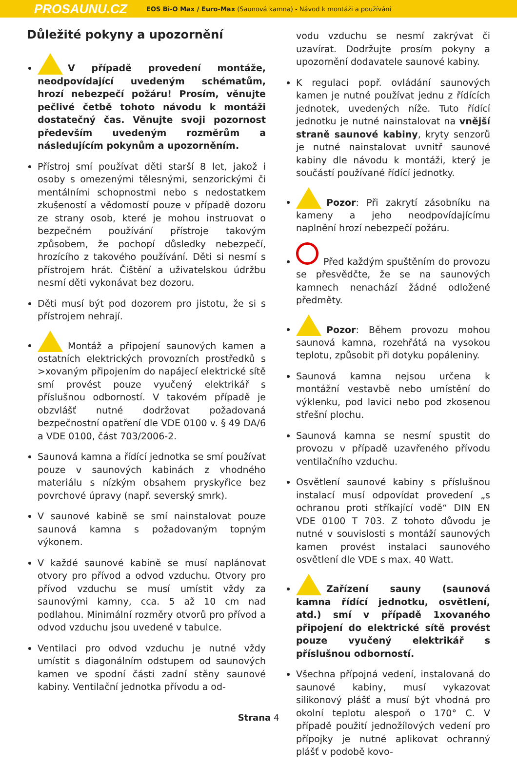PROSAUNU.CZ EOS Bi-O Max / Euro-Max (Saunová kamna) - Návod k montáži a používání
Důležité pokyny a upozornění
V případě provedení montáže, neodpovídající uvedeným schématům, hrozí nebezpečí požáru! Prosím, věnujte pečlivé četbě tohoto návodu k montáži dostatečný čas. Věnujte svoji pozornost především uvedeným rozměrům a následujícím pokynům a upozorněním.
Přístroj smí používat děti starší 8 let, jakož i osoby s omezenými tělesnými, senzorickými či mentálními schopnostmi nebo s nedostatkem zkušeností a vědomostí pouze v případě dozoru ze strany osob, které je mohou instruovat o bezpečném používání přístroje takovým způsobem, že pochopí důsledky nebezpečí, hrozícího z takového používání. Děti si nesmí s přístrojem hrát. Čištění a uživatelskou údržbu nesmí děti vykonávat bez dozoru.
Děti musí být pod dozorem pro jistotu, že si s přístrojem nehrají.
Montáž a připojení saunových kamen a ostatních elektrických provozních prostředků s >xovaným připojením do napájecí elektrické sítě smí provést pouze vyučený elektrikář s příslušnou odborností. V takovém případě je obzvlášť nutné dodržovat požadovaná bezpečnostní opatření dle VDE 0100 v. § 49 DA/6 a VDE 0100, část 703/2006-2.
Saunová kamna a řídící jednotka se smí používat pouze v saunových kabinách z vhodného materiálu s nízkým obsahem pryskyřice bez povrchové úpravy (např. severský smrk).
V saunové kabině se smí nainstalovat pouze saunová kamna s požadovaným topným výkonem.
V každé saunové kabině se musí naplánovat otvory pro přívod a odvod vzduchu. Otvory pro přívod vzduchu se musí umístit vždy za saunovými kamny, cca. 5 až 10 cm nad podlahou. Minimální rozměry otvorů pro přívod a odvod vzduchu jsou uvedené v tabulce.
Ventilaci pro odvod vzduchu je nutné vždy umístit s diagonálním odstupem od saunových kamen ve spodní části zadní stěny saunové kabiny. Ventilační jednotka přívodu a od-
vodu vzduchu se nesmí zakrývat či uzavírat. Dodržujte prosím pokyny a upozornění dodavatele saunové kabiny.
K regulaci popř. ovládání saunových kamen je nutné používat jednu z řídících jednotek, uvedených níže. Tuto řídící jednotku je nutné nainstalovat na vnější straně saunové kabiny, kryty senzorů je nutné nainstalovat uvnitř saunové kabiny dle návodu k montáži, který je součástí používané řídící jednotky.
Pozor: Při zakrytí zásobníku na kameny a jeho neodpovídajícímu naplnění hrozí nebezpečí požáru.
Před každým spuštěním do provozu se přesvědčte, že se na saunových kamnech nenachází žádné odložené předměty.
Pozor: Během provozu mohou saunová kamna, rozehřátá na vysokou teplotu, způsobit při dotyku popáleniny.
Saunová kamna nejsou určena k montážní vestavbě nebo umístění do výklenku, pod lavici nebo pod zkosenou střešní plochu.
Saunová kamna se nesmí spustit do provozu v případě uzavřeného přívodu ventilačního vzduchu.
Osvětlení saunové kabiny s příslušnou instalací musí odpovídat provedení „s ochranou proti stříkající vodě“ DIN EN VDE 0100 T 703. Z tohoto důvodu je nutné v souvislosti s montáží saunových kamen provést instalaci saunového osvětlení dle VDE s max. 40 Watt.
Zařízení sauny (saunová kamna řídící jednotku, osvětlení, atd.) smí v případě 1xovaného připojení do elektrické sítě provést pouze vyučený elektrikář s příslušnou odborností.
Všechna přípojná vedení, instalovaná do saunové kabiny, musí vykazovat silikonový plášť a musí být vhodná pro okolní teplotu alespoň o 170° C. V případě použití jednožílových vedení pro přípojky je nutné aplikovat ochranný plášť v podobě kovo-
Strana 4